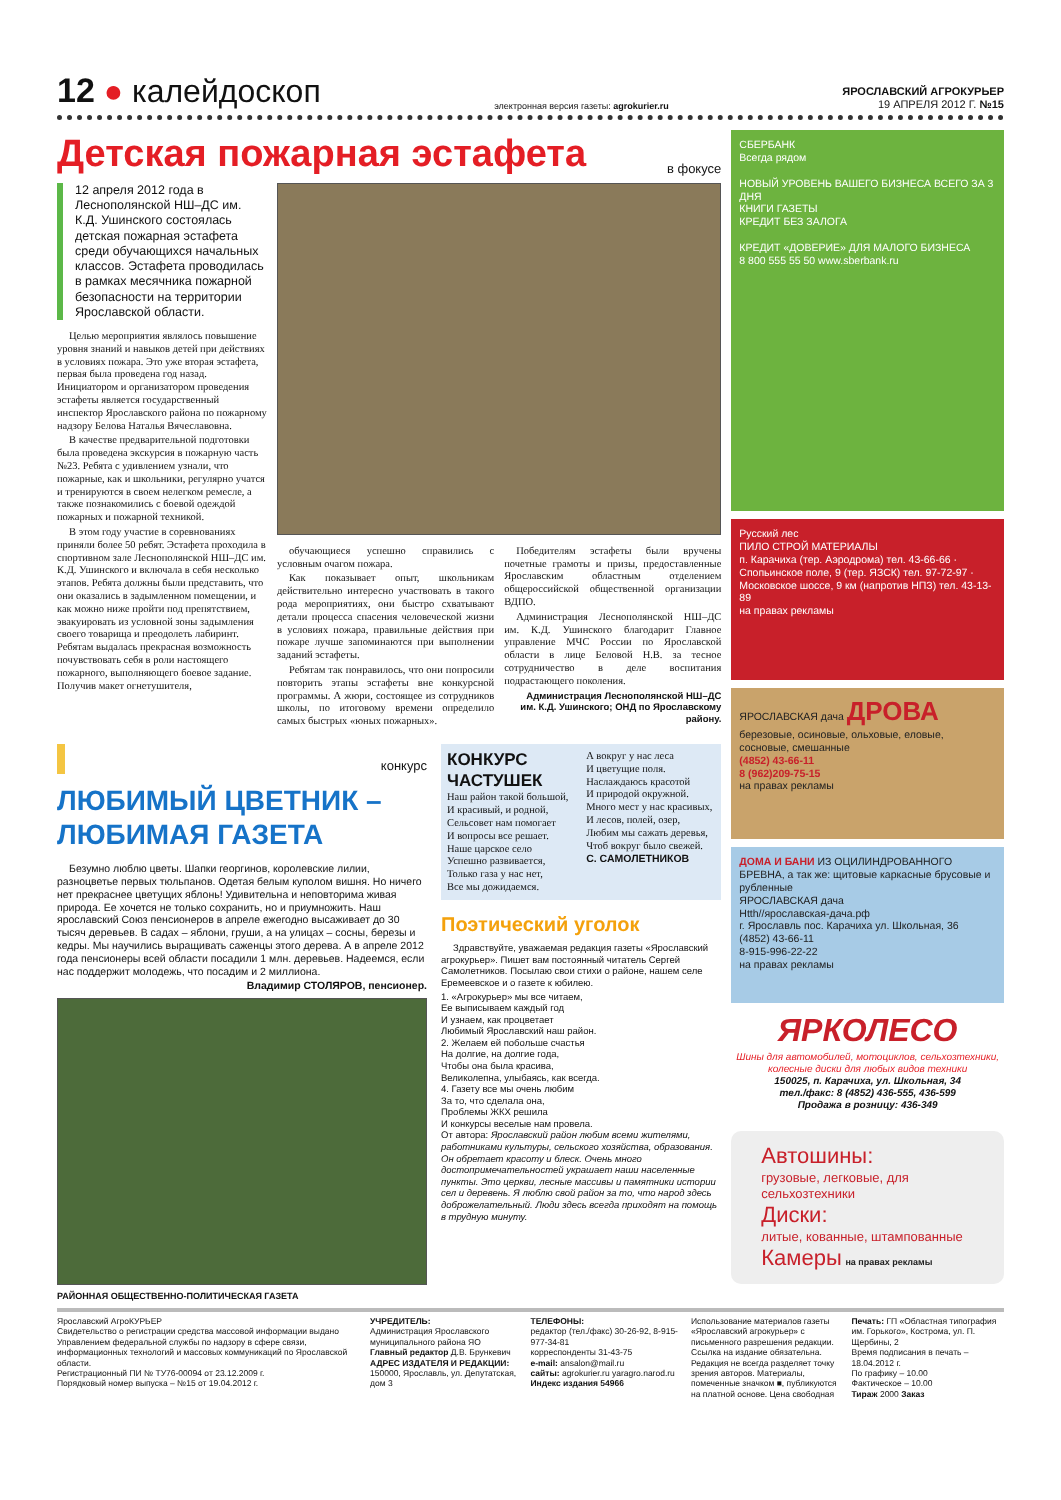12 ● калейдоскоп
электронная версия газеты: agrokurier.ru
ЯРОСЛАВСКИЙ АГРОКУРЬЕР
19 АПРЕЛЯ 2012 Г. №15
Детская пожарная эстафета
в фокусе
12 апреля 2012 года в Леснополянской НШ–ДС им. К.Д. Ушинского состоялась детская пожарная эстафета среди обучающихся начальных классов. Эстафета проводилась в рамках месячника пожарной безопасности на территории Ярославской области.
Целью мероприятия являлось повышение уровня знаний и навыков детей при действиях в условиях пожара. Это уже вторая эстафета, первая была проведена год назад. Инициатором и организатором проведения эстафеты является государственный инспектор Ярославского района по пожарному надзору Белова Наталья Вячеславовна.
В качестве предварительной подготовки была проведена экскурсия в пожарную часть №23. Ребята с удивлением узнали, что пожарные, как и школьники, регулярно учатся и тренируются в своем нелегком ремесле, а также познакомились с боевой одеждой пожарных и пожарной техникой.
В этом году участие в соревнованиях приняли более 50 ребят. Эстафета проходила в спортивном зале Леснополянской НШ–ДС им. К.Д. Ушинского и включала в себя несколько этапов. Ребята должны были представить, что они оказались в задымленном помещении, и как можно ниже пройти под препятствием, эвакуировать из условной зоны задымления своего товарища и преодолеть лабиринт. Ребятам выдалась прекрасная возможность почувствовать себя в роли настоящего пожарного, выполняющего боевое задание. Получив макет огнетушителя,
обучающиеся успешно справились с условным очагом пожара.
Как показывает опыт, школьникам действительно интересно участвовать в такого рода мероприятиях, они быстро схватывают детали процесса спасения человеческой жизни в условиях пожара, правильные действия при пожаре лучше запоминаются при выполнении заданий эстафеты.
Ребятам так понравилось, что они попросили повторить этапы эстафеты вне конкурсной программы. А жюри, состоящее из сотрудников школы, по итоговому времени определило самых быстрых «юных пожарных».
Победителям эстафеты были вручены почетные грамоты и призы, предоставленные Ярославским областным отделением общероссийской общественной организации ВДПО.
Администрация Леснополянской НШ–ДС им. К.Д. Ушинского благодарит Главное управление МЧС России по Ярославской области в лице Беловой Н.В. за тесное сотрудничество в деле воспитания подрастающего поколения.
Администрация Леснополянской НШ–ДС им. К.Д. Ушинского; ОНД по Ярославскому району.
конкурс
ЛЮБИМЫЙ ЦВЕТНИК – ЛЮБИМАЯ ГАЗЕТА
Безумно люблю цветы. Шапки георгинов, королевские лилии, разноцветье первых тюльпанов. Одетая белым куполом вишня. Но ничего нет прекраснее цветущих яблонь! Удивительна и неповторима живая природа. Ее хочется не только сохранить, но и приумножить. Наш ярославский Союз пенсионеров в апреле ежегодно высаживает до 30 тысяч деревьев. В садах – яблони, груши, а на улицах – сосны, березы и кедры. Мы научились выращивать саженцы этого дерева. А в апреле 2012 года пенсионеры всей области посадили 1 млн. деревьев. Надеемся, если нас поддержит молодежь, что посадим и 2 миллиона.
Владимир СТОЛЯРОВ, пенсионер.
КОНКУРС ЧАСТУШЕК
Наш район такой большой,
И красивый, и родной,
Сельсовет нам помогает
И вопросы все решает.
Наше царское село
Успешно развивается,
Только газа у нас нет,
Все мы дожидаемся.
А вокруг у нас леса
И цветущие поля.
Наслаждаюсь красотой
И природой окружной.
Много мест у нас красивых,
И лесов, полей, озер,
Любим мы сажать деревья,
Чтоб вокруг было свежей.
С. САМОЛЕТНИКОВ
Поэтический уголок
Здравствуйте, уважаемая редакция газеты «Ярославский агрокурьер». Пишет вам постоянный читатель Сергей Самолетников. Посылаю свои стихи о районе, нашем селе Еремеевское и о газете к юбилею.
1. «Агрокурьер» мы все читаем,
Ее выписываем каждый год
И узнаем, как процветает
Любимый Ярославский наш район.
2. Желаем ей побольше счастья
На долгие, на долгие года,
Чтобы она была красива,
Великолепна, улыбаясь, как всегда.
4. Газету все мы очень любим
За то, что сделала она,
Проблемы ЖКХ решила
И конкурсы веселые нам провела.
От автора: Ярославский район любим всеми жителями, работниками культуры, сельского хозяйства, образования. Он обретает красоту и блеск. Очень много достопримечательностей украшает наши населенные пункты. Это церкви, лесные массивы и памятники истории сел и деревень. Я люблю свой район за то, что народ здесь доброжелательный. Люди здесь всегда приходят на помощь в трудную минуту.
СБЕРБАНК
Всегда рядом
НОВЫЙ УРОВЕНЬ ВАШЕГО БИЗНЕСА ВСЕГО ЗА 3 ДНЯ
КНИГИ ГАЗЕТЫ
КРЕДИТ БЕЗ ЗАЛОГА
КРЕДИТ «ДОВЕРИЕ» ДЛЯ МАЛОГО БИЗНЕСА
8 800 555 55 50 www.sberbank.ru
Русский лес
ПИЛО СТРОЙ МАТЕРИАЛЫ
п. Карачиха (тер. Аэродрома) тел. 43-66-66 · Спопьинское поле, 9 (тер. ЯЗСК) тел. 97-72-97 · Московское шоссе, 9 км (напротив НПЗ) тел. 43-13-89
на правах рекламы
ЯРОСЛАВСКАЯ дача ДРОВА
березовые, осиновые, ольховые, еловые, сосновые, смешанные
(4852) 43-66-11
8 (962)209-75-15
на правах рекламы
ДОМА И БАНИ ИЗ ОЦИЛИНДРОВАННОГО БРЕВНА, а так же: щитовые каркасные брусовые и рубленные
ЯРОСЛАВСКАЯ дача
Htth//ярославская-дача.рф
г. Ярославль пос. Карачиха ул. Школьная, 36
(4852) 43-66-11
8-915-996-22-22
на правах рекламы
ЯРКОЛЕСО
Шины для автомобилей, мотоциклов, сельхозтехники, колесные диски для любых видов техники
150025, п. Карачиха, ул. Школьная, 34
тел./факс: 8 (4852) 436-555, 436-599
Продажа в розницу: 436-349
Автошины:
грузовые, легковые, для сельхозтехники
Диски:
литые, кованные, штампованные
Камеры на правах рекламы
РАЙОННАЯ ОБЩЕСТВЕННО-ПОЛИТИЧЕСКАЯ ГАЗЕТА
Ярославский АгроКУРЬЕР
Свидетельство о регистрации средства массовой информации выдано Управлением федеральной службы по надзору в сфере связи, информационных технологий и массовых коммуникаций по Ярославской области.
Регистрационный ПИ № ТУ76-00094 от 23.12.2009 г.
Порядковый номер выпуска – №15 от 19.04.2012 г.
УЧРЕДИТЕЛЬ:
Администрация Ярославского муниципального района ЯО
Главный редактор Д.В. Брункевич
АДРЕС ИЗДАТЕЛЯ И РЕДАКЦИИ:
150000, Ярославль, ул. Депутатская, дом 3
ТЕЛЕФОНЫ:
редактор (тел./факс) 30-26-92, 8-915-977-34-81
корреспонденты 31-43-75
e-mail: ansalon@mail.ru
сайты: agrokurier.ru yaragro.narod.ru
Индекс издания 54966
Использование материалов газеты «Ярославский агрокурьер» с письменного разрешения редакции. Ссылка на издание обязательна. Редакция не всегда разделяет точку зрения авторов. Материалы, помеченные значком ■, публикуются на платной основе. Цена свободная
Печать: ГП «Областная типография им. Горького», Кострома, ул. П. Щербины, 2
Время подписания в печать – 18.04.2012 г.
По графику – 10.00
Фактическое – 10.00
Тираж 2000 Заказ